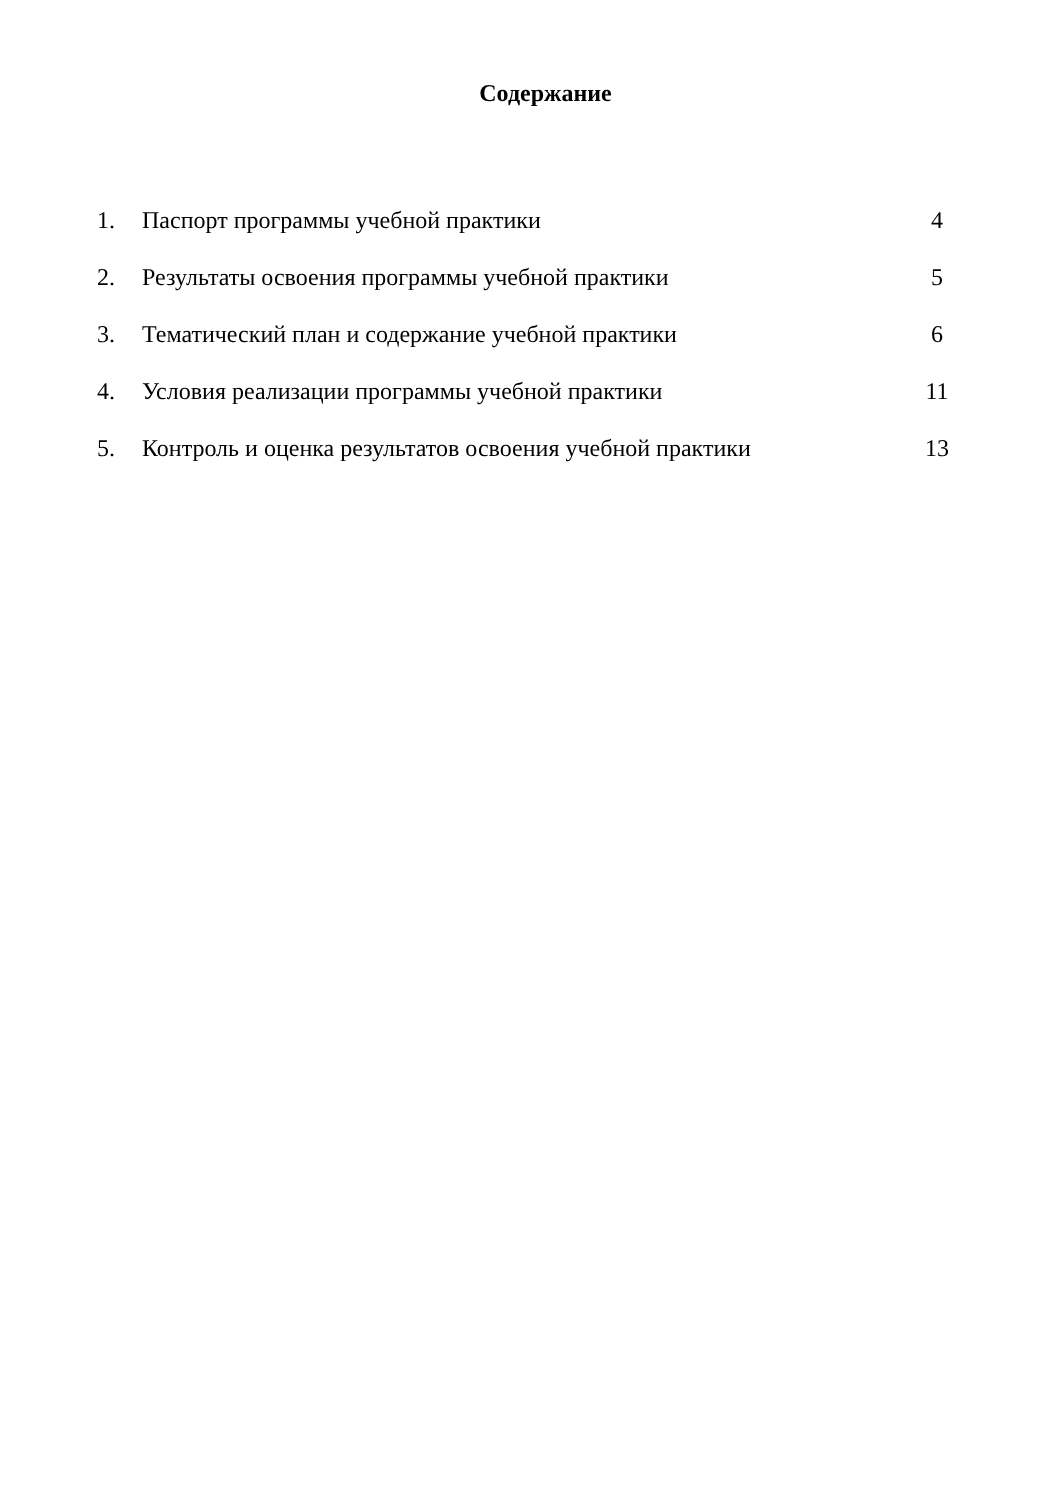Содержание
1. Паспорт программы учебной практики 4
2. Результаты освоения программы учебной практики 5
3. Тематический план и содержание учебной практики 6
4. Условия реализации программы учебной практики 11
5. Контроль и оценка результатов освоения учебной практики 13